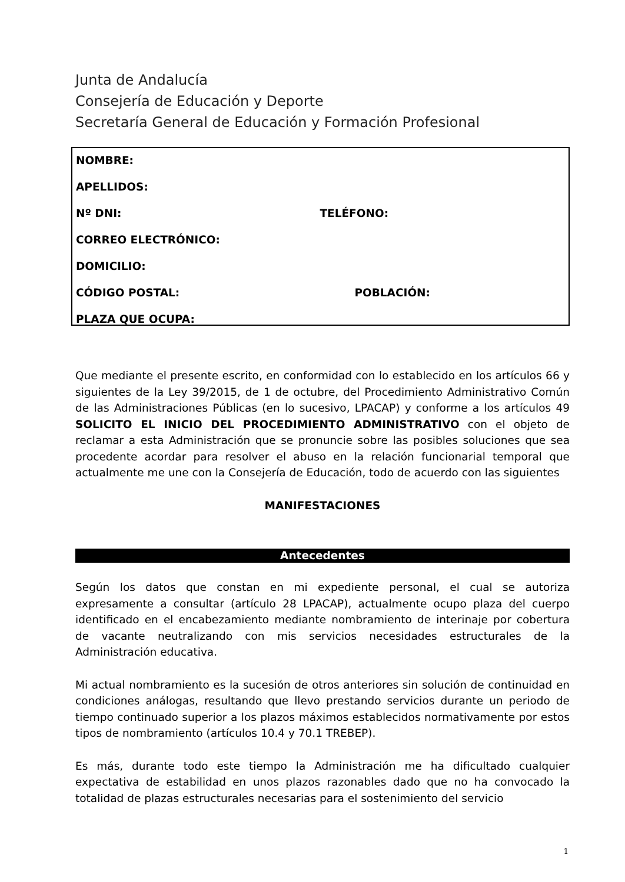Junta de Andalucía
Consejería de Educación y Deporte
Secretaría General de Educación y Formación Profesional
NOMBRE:
APELLIDOS:
Nº DNI: TELÉFONO:
CORREO ELECTRÓNICO:
DOMICILIO:
CÓDIGO POSTAL: POBLACIÓN:
PLAZA QUE OCUPA:
Que mediante el presente escrito, en conformidad con lo establecido en los artículos 66 y siguientes de la Ley 39/2015, de 1 de octubre, del Procedimiento Administrativo Común de las Administraciones Públicas (en lo sucesivo, LPACAP) y conforme a los artículos 49 SOLICITO EL INICIO DEL PROCEDIMIENTO ADMINISTRATIVO con el objeto de reclamar a esta Administración que se pronuncie sobre las posibles soluciones que sea procedente acordar para resolver el abuso en la relación funcionarial temporal que actualmente me une con la Consejería de Educación, todo de acuerdo con las siguientes
MANIFESTACIONES
Antecedentes
Según los datos que constan en mi expediente personal, el cual se autoriza expresamente a consultar (artículo 28 LPACAP), actualmente ocupo plaza del cuerpo identificado en el encabezamiento mediante nombramiento de interinaje por cobertura de vacante neutralizando con mis servicios necesidades estructurales de la Administración educativa.
Mi actual nombramiento es la sucesión de otros anteriores sin solución de continuidad en condiciones análogas, resultando que llevo prestando servicios durante un periodo de tiempo continuado superior a los plazos máximos establecidos normativamente por estos tipos de nombramiento (artículos 10.4 y 70.1 TREBEP).
Es más, durante todo este tiempo la Administración me ha dificultado cualquier expectativa de estabilidad en unos plazos razonables dado que no ha convocado la totalidad de plazas estructurales necesarias para el sostenimiento del servicio
1